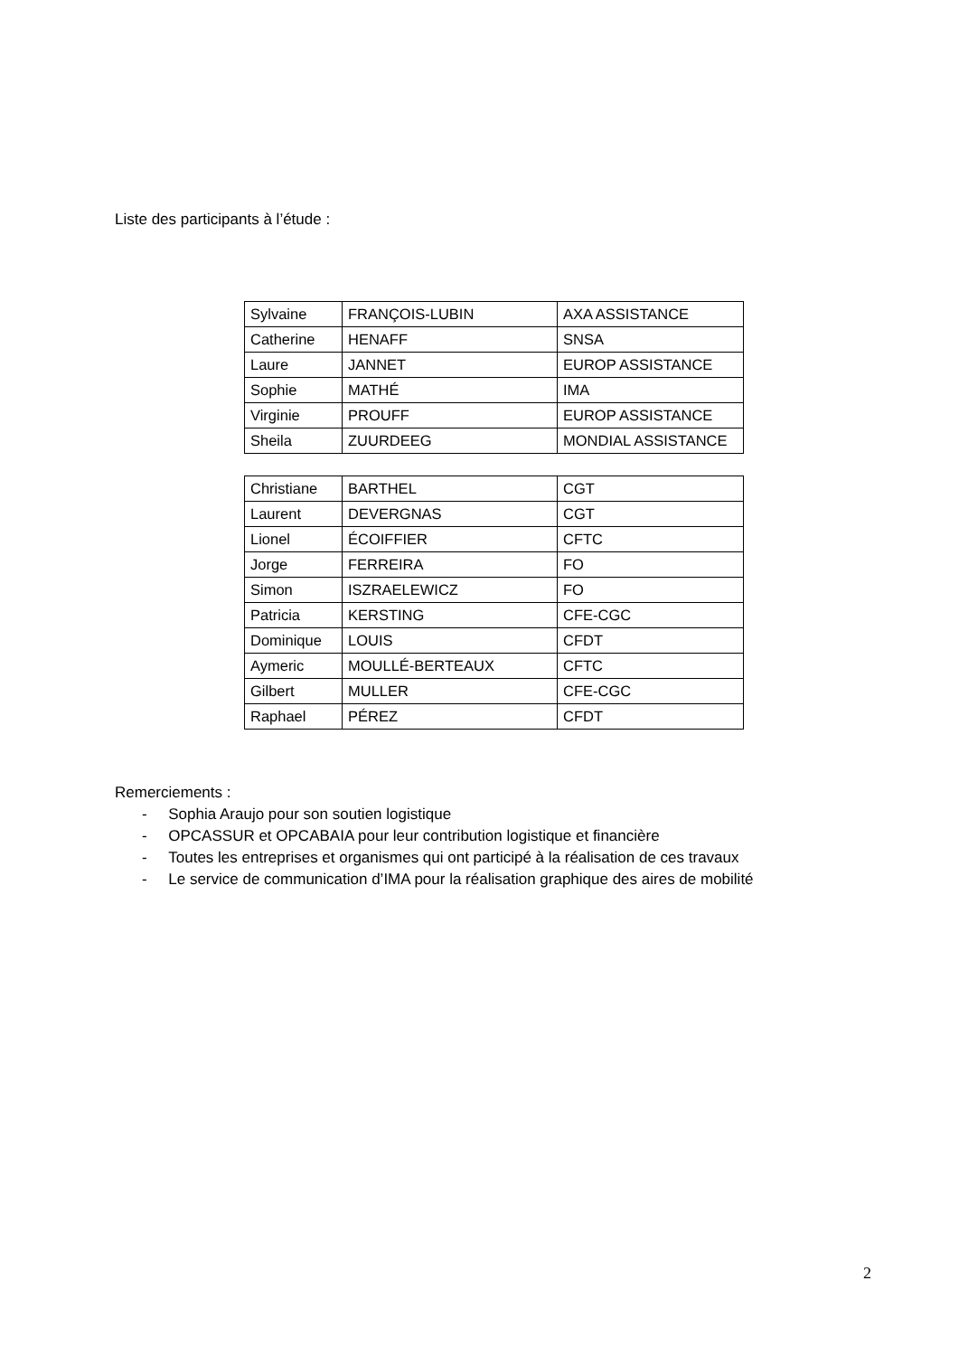Liste des participants à l’étude :
| Sylvaine | FRANÇOIS-LUBIN | AXA ASSISTANCE |
| Catherine | HENAFF | SNSA |
| Laure | JANNET | EUROP ASSISTANCE |
| Sophie | MATHÉ | IMA |
| Virginie | PROUFF | EUROP ASSISTANCE |
| Sheila | ZUURDEEG | MONDIAL ASSISTANCE |
| Christiane | BARTHEL | CGT |
| Laurent | DEVERGNAS | CGT |
| Lionel | ÉCOIFFIER | CFTC |
| Jorge | FERREIRA | FO |
| Simon | ISZRAELEWICZ | FO |
| Patricia | KERSTING | CFE-CGC |
| Dominique | LOUIS | CFDT |
| Aymeric | MOULLÉ-BERTEAUX | CFTC |
| Gilbert | MULLER | CFE-CGC |
| Raphael | PÉREZ | CFDT |
Remerciements :
- Sophia Araujo pour son soutien logistique
- OPCASSUR et OPCABAIA pour leur contribution logistique et financière
- Toutes les entreprises et organismes qui ont participé à la réalisation de ces travaux
- Le service de communication d’IMA pour la réalisation graphique des aires de mobilité
2